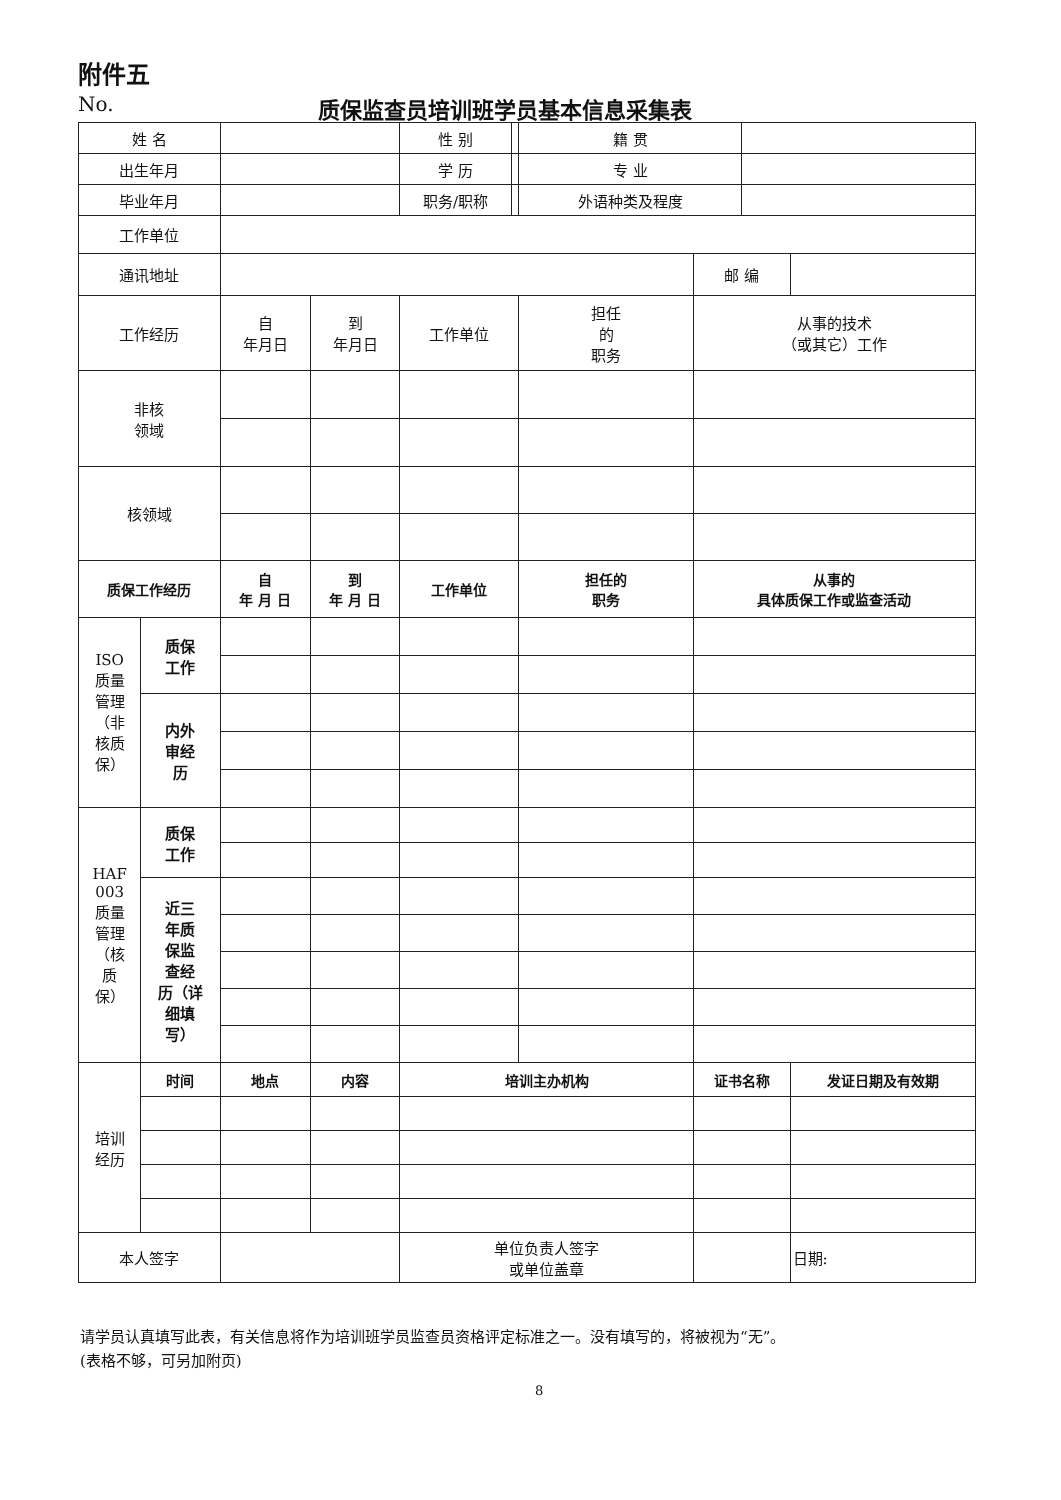附件五
No.
质保监查员培训班学员基本信息采集表
| 姓 名 | | | | 性 别 | | 籍 贯 | | | |
| 出生年月 | | | | 学 历 | | 专 业 | | | |
| 毕业年月 | | | | 职务/职称 | | 外语种类及程度 | | | |
| 工作单位 | | | | | | | | | |
| 通讯地址 | | | | | | | 邮 编 | | |
| 工作经历 | | 自 年月日 | 到 年月日 | 工作单位 | | 担任 的 职务 | 从事的技术 （或其它）工作 | | |
| 非核 领域 | | | | | | | | | |
| 核领域 | | | | | | | | | |
| 质保工作经历 | | 自 年 月 日 | 到 年 月 日 | 工作单位 | | 担任的 职务 | 从事的 具体质保工作或监查活动 | | |
| ISO 质量 管理 （非 核质 保） | 质保 工作 | | | | | | | | |
| | 内外 审经 历 | | | | | | | | |
| HAF 003 质量 管理 （核 质 保） | 质保 工作 | | | | | | | | |
| | 近三 年质 保监 查经 历（详 细填 写） | | | | | | | | |
| 培训 经历 | 时间 | 地点 | 内容 | 培训主办机构 | | | 证书名称 | | 发证日期及有效期 |
| 本人签字 | | | | 单位负责人签字 或单位盖章 | | | | | 日期: |
请学员认真填写此表，有关信息将作为培训班学员监查员资格评定标准之一。没有填写的，将被视为“无”。
(表格不够，可另加附页)
8